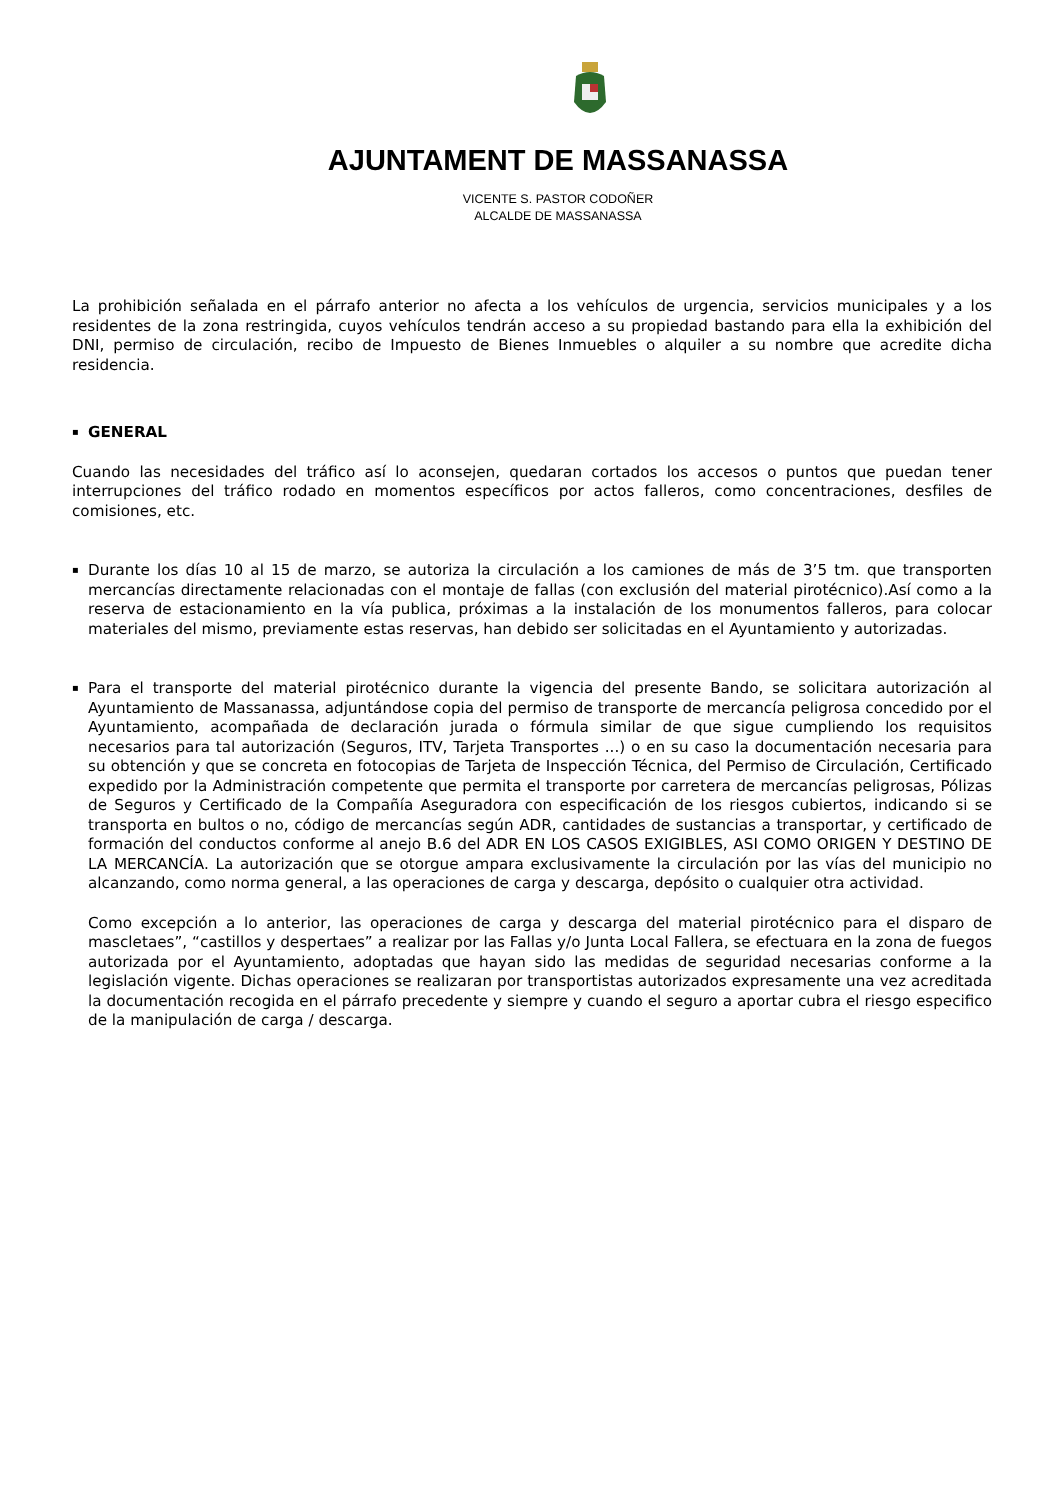AJUNTAMENT DE MASSANASSA
VICENTE S. PASTOR CODOÑER
ALCALDE DE MASSANASSA
La prohibición señalada en el párrafo anterior no afecta a los vehículos de urgencia, servicios municipales y a los residentes de la zona restringida, cuyos vehículos tendrán acceso a su propiedad bastando para ella la exhibición del DNI, permiso de circulación, recibo de Impuesto de Bienes Inmuebles o alquiler a su nombre que acredite dicha residencia.
▪
GENERAL
Cuando las necesidades del tráfico así lo aconsejen, quedaran cortados los accesos o puntos que puedan tener interrupciones del tráfico rodado en momentos específicos por actos falleros, como concentraciones, desfiles de comisiones, etc.
▪
Durante los días 10 al 15 de marzo, se autoriza la circulación a los camiones de más de 3’5 tm. que transporten mercancías directamente relacionadas con el montaje de fallas (con exclusión del material pirotécnico).Así como a la reserva de estacionamiento en la vía publica, próximas a la instalación de los monumentos falleros, para colocar materiales del mismo, previamente estas reservas, han debido ser solicitadas en el Ayuntamiento y autorizadas.
▪
Para el transporte del material pirotécnico durante la vigencia del presente Bando, se solicitara autorización al Ayuntamiento de Massanassa, adjuntándose copia del permiso de transporte de mercancía peligrosa concedido por el Ayuntamiento, acompañada de declaración jurada o fórmula similar de que sigue cumpliendo los requisitos necesarios para tal autorización (Seguros, ITV, Tarjeta Transportes ...) o en su caso la documentación necesaria para su obtención y que se concreta en fotocopias de Tarjeta de Inspección Técnica, del Permiso de Circulación, Certificado expedido por la Administración competente que permita el transporte por carretera de mercancías peligrosas, Pólizas de Seguros y Certificado de la Compañía Aseguradora con especificación de los riesgos cubiertos, indicando si se transporta en bultos o no, código de mercancías según ADR, cantidades de sustancias a transportar, y certificado de formación del conductos conforme al anejo B.6 del ADR EN LOS CASOS EXIGIBLES, ASI COMO ORIGEN Y DESTINO DE LA MERCANCÍA. La autorización que se otorgue ampara exclusivamente la circulación por las vías del municipio no alcanzando, como norma general, a las operaciones de carga y descarga, depósito o cualquier otra actividad.
Como excepción a lo anterior, las operaciones de carga y descarga del material pirotécnico para el disparo de mascletaes”, “castillos y despertaes” a realizar por las Fallas y/o Junta Local Fallera, se efectuara en la zona de fuegos autorizada por el Ayuntamiento, adoptadas que hayan sido las medidas de seguridad necesarias conforme a la legislación vigente. Dichas operaciones se realizaran por transportistas autorizados expresamente una vez acreditada la documentación recogida en el párrafo precedente y siempre y cuando el seguro a aportar cubra el riesgo especifico de la manipulación de carga / descarga.